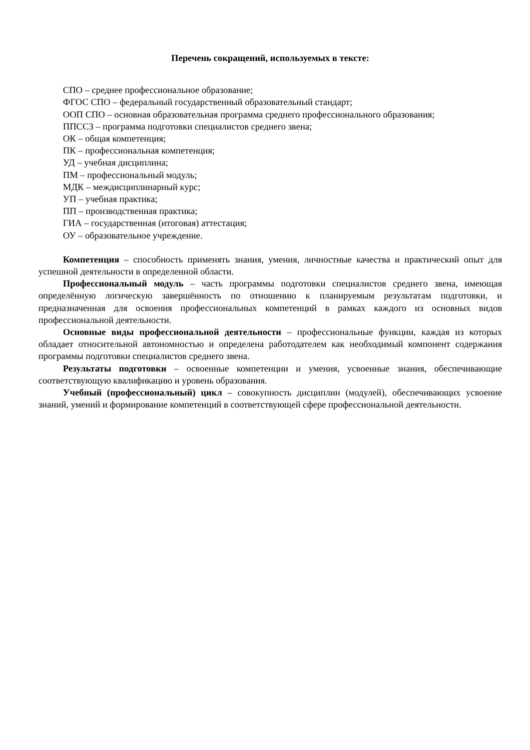Перечень сокращений, используемых в тексте:
СПО – среднее профессиональное образование;
ФГОС СПО – федеральный государственный образовательный стандарт;
ООП СПО – основная образовательная программа среднего профессионального образования;
ППССЗ – программа подготовки специалистов среднего звена;
ОК – общая компетенция;
ПК – профессиональная компетенция;
УД – учебная дисциплина;
ПМ – профессиональный модуль;
МДК – междисциплинарный курс;
УП – учебная практика;
ПП – производственная практика;
ГИА – государственная (итоговая) аттестация;
ОУ – образовательное учреждение.
Компетенция – способность применять знания, умения, личностные качества и практический опыт для успешной деятельности в определенной области.
Профессиональный модуль – часть программы подготовки специалистов среднего звена, имеющая определённую логическую завершённость по отношению к планируемым результатам подготовки, и предназначенная для освоения профессиональных компетенций в рамках каждого из основных видов профессиональной деятельности.
Основные виды профессиональной деятельности – профессиональные функции, каждая из которых обладает относительной автономностью и определена работодателем как необходимый компонент содержания программы подготовки специалистов среднего звена.
Результаты подготовки – освоенные компетенции и умения, усвоенные знания, обеспечивающие соответствующую квалификацию и уровень образования.
Учебный (профессиональный) цикл – совокупность дисциплин (модулей), обеспечивающих усвоение знаний, умений и формирование компетенций в соответствующей сфере профессиональной деятельности.